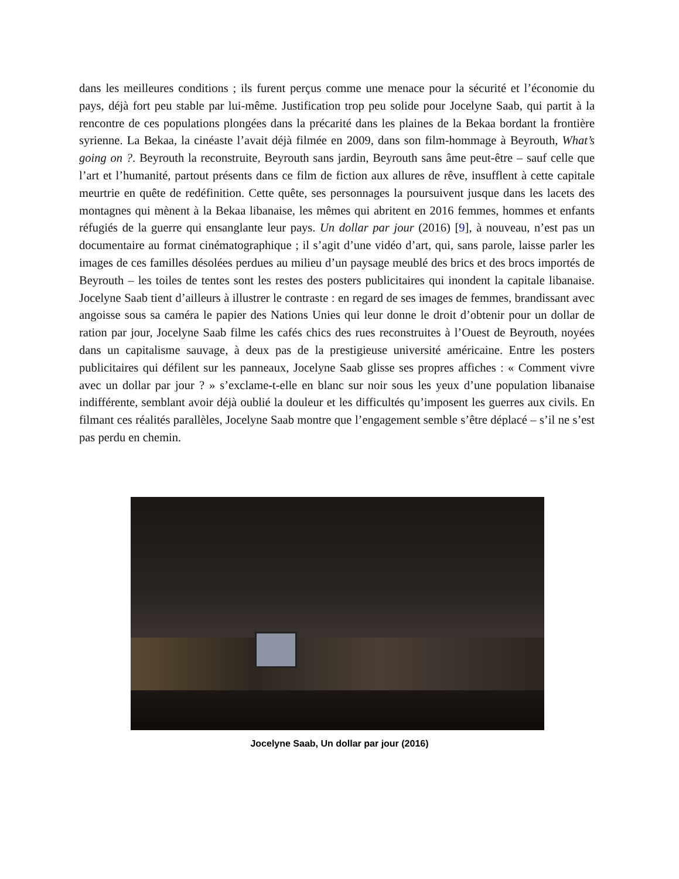dans les meilleures conditions ; ils furent perçus comme une menace pour la sécurité et l’économie du pays, déjà fort peu stable par lui-même. Justification trop peu solide pour Jocelyne Saab, qui partit à la rencontre de ces populations plongées dans la précarité dans les plaines de la Bekaa bordant la frontière syrienne. La Bekaa, la cinéaste l’avait déjà filmée en 2009, dans son film-hommage à Beyrouth, What’s going on ?. Beyrouth la reconstruite, Beyrouth sans jardin, Beyrouth sans âme peut-être – sauf celle que l’art et l’humanité, partout présents dans ce film de fiction aux allures de rêve, insufflent à cette capitale meurtrie en quête de redéfinition. Cette quête, ses personnages la poursuivent jusque dans les lacets des montagnes qui mènent à la Bekaa libanaise, les mêmes qui abritent en 2016 femmes, hommes et enfants réfugiés de la guerre qui ensanglante leur pays. Un dollar par jour (2016) [9], à nouveau, n’est pas un documentaire au format cinématographique ; il s’agit d’une vidéo d’art, qui, sans parole, laisse parler les images de ces familles désolées perdues au milieu d’un paysage meublé des brics et des brocs importés de Beyrouth – les toiles de tentes sont les restes des posters publicitaires qui inondent la capitale libanaise. Jocelyne Saab tient d’ailleurs à illustrer le contraste : en regard de ses images de femmes, brandissant avec angoisse sous sa caméra le papier des Nations Unies qui leur donne le droit d’obtenir pour un dollar de ration par jour, Jocelyne Saab filme les cafés chics des rues reconstruites à l’Ouest de Beyrouth, noyées dans un capitalisme sauvage, à deux pas de la prestigieuse université américaine. Entre les posters publicitaires qui défilent sur les panneaux, Jocelyne Saab glisse ses propres affiches : « Comment vivre avec un dollar par jour ? » s’exclame-t-elle en blanc sur noir sous les yeux d’une population libanaise indifférente, semblant avoir déjà oublié la douleur et les difficultés qu’imposent les guerres aux civils. En filmant ces réalités parallèles, Jocelyne Saab montre que l’engagement semble s’être déplacé – s’il ne s’est pas perdu en chemin.
Jocelyne Saab, Un dollar par jour (2016)